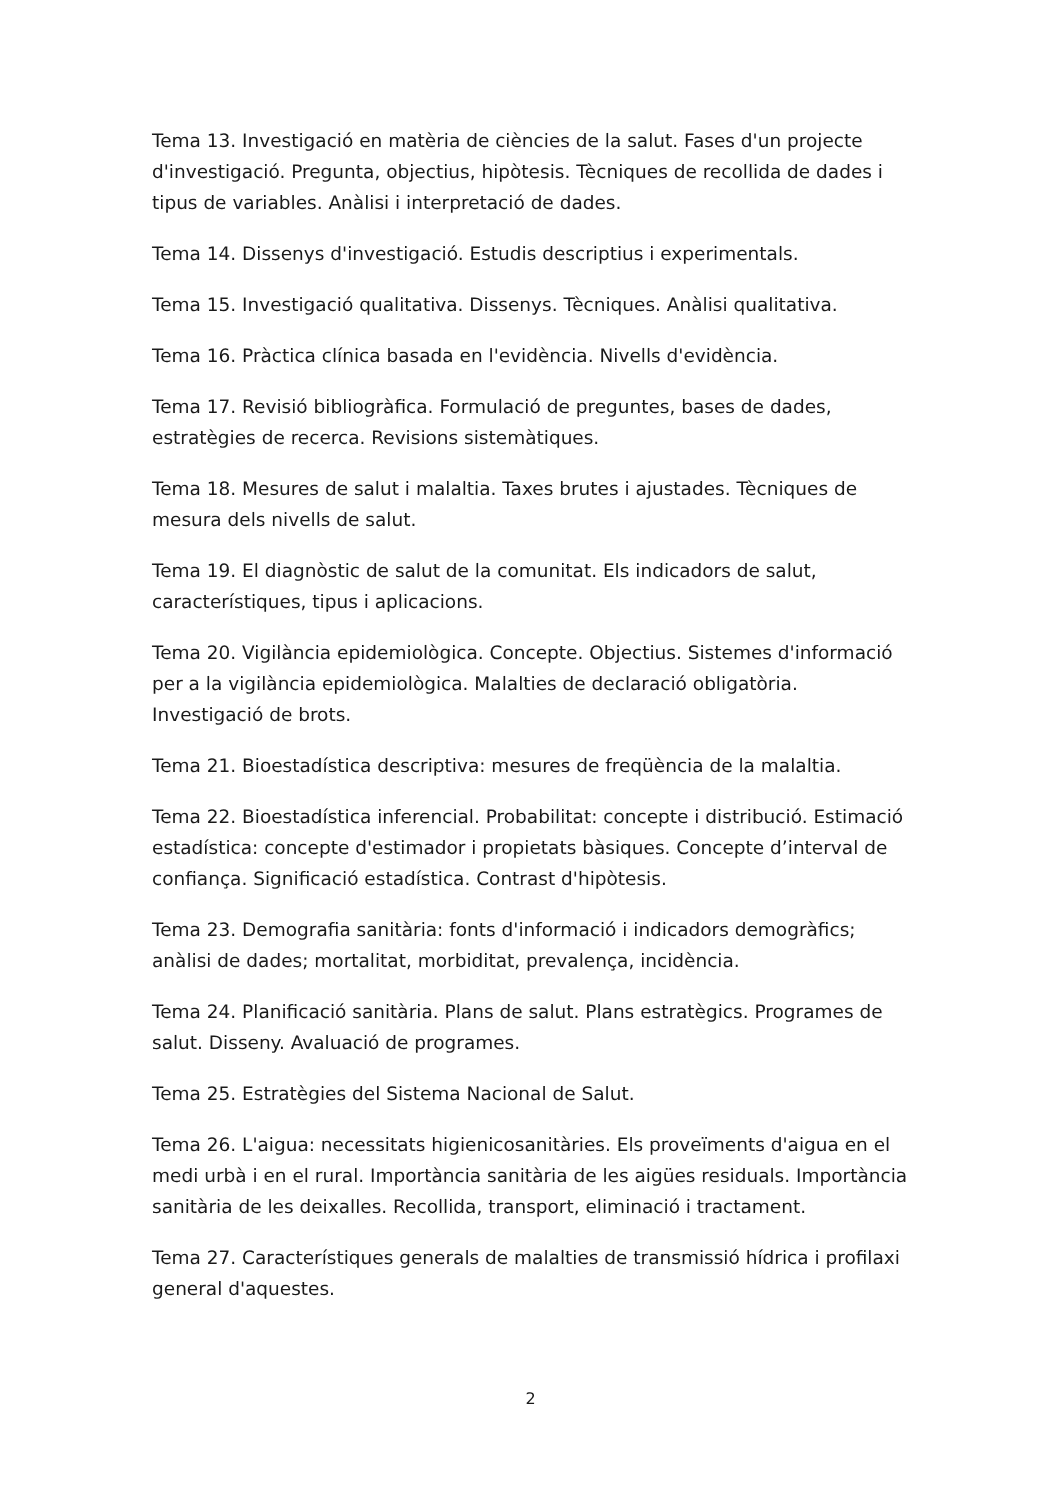Tema 13. Investigació en matèria de ciències de la salut. Fases d'un projecte d'investigació. Pregunta, objectius, hipòtesis. Tècniques de recollida de dades i tipus de variables. Anàlisi i interpretació de dades.
Tema 14. Dissenys d'investigació. Estudis descriptius i experimentals.
Tema 15. Investigació qualitativa. Dissenys. Tècniques. Anàlisi qualitativa.
Tema 16. Pràctica clínica basada en l'evidència. Nivells d'evidència.
Tema 17. Revisió bibliogràfica. Formulació de preguntes, bases de dades, estratègies de recerca. Revisions sistemàtiques.
Tema 18. Mesures de salut i malaltia. Taxes brutes i ajustades. Tècniques de mesura dels nivells de salut.
Tema 19. El diagnòstic de salut de la comunitat. Els indicadors de salut, característiques, tipus i aplicacions.
Tema 20. Vigilància epidemiològica. Concepte. Objectius. Sistemes d'informació per a la vigilància epidemiològica. Malalties de declaració obligatòria. Investigació de brots.
Tema 21. Bioestadística descriptiva: mesures de freqüència de la malaltia.
Tema 22. Bioestadística inferencial. Probabilitat: concepte i distribució. Estimació estadística: concepte d'estimador i propietats bàsiques. Concepte d’interval de confiança. Significació estadística. Contrast d'hipòtesis.
Tema 23. Demografia sanitària: fonts d'informació i indicadors demogràfics; anàlisi de dades; mortalitat, morbiditat, prevalença, incidència.
Tema 24. Planificació sanitària. Plans de salut. Plans estratègics. Programes de salut. Disseny. Avaluació de programes.
Tema 25. Estratègies del Sistema Nacional de Salut.
Tema 26. L'aigua: necessitats higienicosanitàries. Els proveïments d'aigua en el medi urbà i en el rural. Importància sanitària de les aigües residuals. Importància sanitària de les deixalles. Recollida, transport, eliminació i tractament.
Tema 27. Característiques generals de malalties de transmissió hídrica i profilaxi general d'aquestes.
2